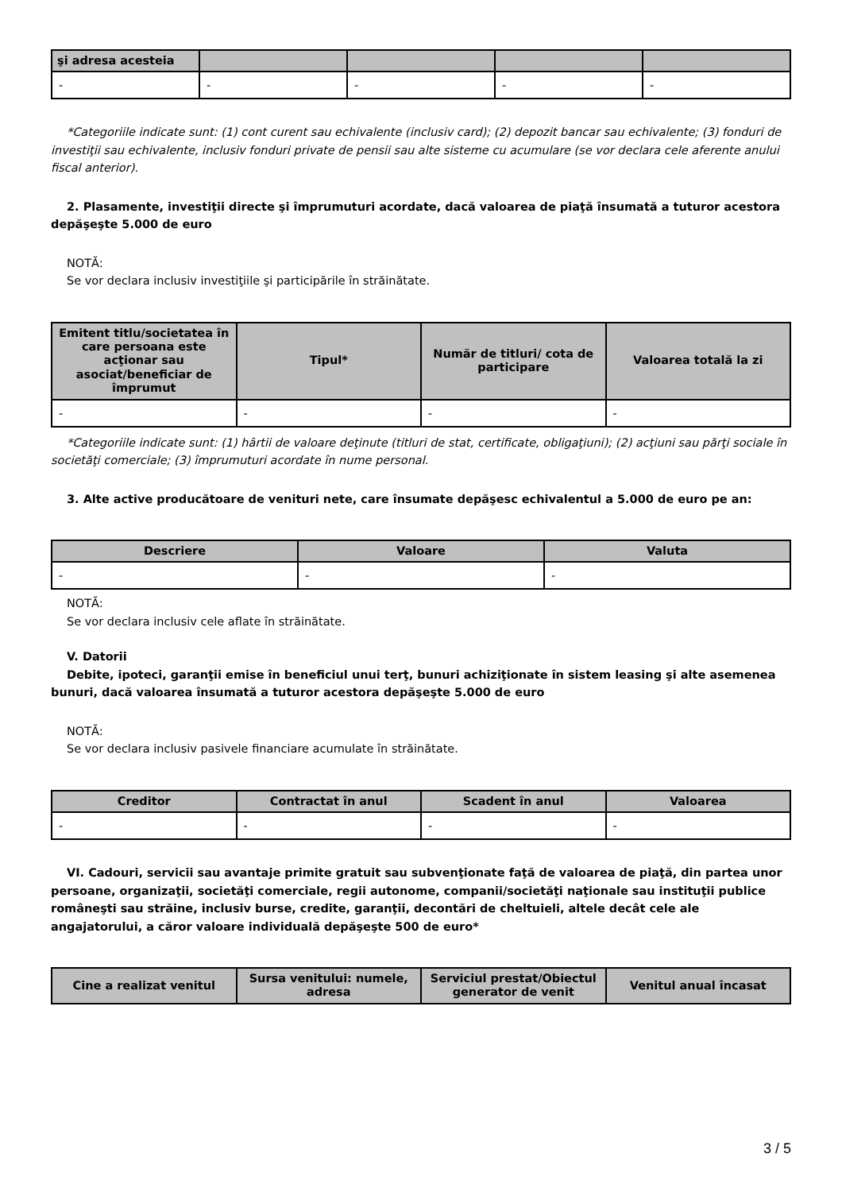| şi adresa acesteia | | | | |
| --- | --- | --- | --- | --- |
| - | - | - | - | - |
*Categoriile indicate sunt: (1) cont curent sau echivalente (inclusiv card); (2) depozit bancar sau echivalente; (3) fonduri de investiţii sau echivalente, inclusiv fonduri private de pensii sau alte sisteme cu acumulare (se vor declara cele aferente anului fiscal anterior).
2. Plasamente, investiţii directe şi împrumuturi acordate, dacă valoarea de piaţă însumată a tuturor acestora depăşeşte 5.000 de euro
NOTĂ:
Se vor declara inclusiv investiţiile şi participările în străinătate.
| Emitent titlu/societatea în care persoana este acţionar sau asociat/beneficiar de împrumut | Tipul* | Număr de titluri/ cota de participare | Valoarea totală la zi |
| --- | --- | --- | --- |
| - | - | - | - |
*Categoriile indicate sunt: (1) hârtii de valoare deţinute (titluri de stat, certificate, obligaţiuni); (2) acţiuni sau părţi sociale în societăţi comerciale; (3) împrumuturi acordate în nume personal.
3. Alte active producătoare de venituri nete, care însumate depăşesc echivalentul a 5.000 de euro pe an:
| Descriere | Valoare | Valuta |
| --- | --- | --- |
| - | - | - |
NOTĂ:
Se vor declara inclusiv cele aflate în străinătate.
V. Datorii
Debite, ipoteci, garanţii emise în beneficiul unui terţ, bunuri achiziţionate în sistem leasing şi alte asemenea bunuri, dacă valoarea însumată a tuturor acestora depăşeşte 5.000 de euro
NOTĂ:
Se vor declara inclusiv pasivele financiare acumulate în străinătate.
| Creditor | Contractat în anul | Scadent în anul | Valoarea |
| --- | --- | --- | --- |
| - | - | - | - |
VI. Cadouri, servicii sau avantaje primite gratuit sau subvenţionate faţă de valoarea de piaţă, din partea unor persoane, organizaţii, societăţi comerciale, regii autonome, companii/societăţi naţionale sau instituţii publice româneşti sau străine, inclusiv burse, credite, garanţii, decontări de cheltuieli, altele decât cele ale angajatorului, a căror valoare individuală depăşeşte 500 de euro*
| Cine a realizat venitul | Sursa venitului: numele, adresa | Serviciul prestat/Obiectul generator de venit | Venitul anual încasat |
| --- | --- | --- | --- |
3 / 5